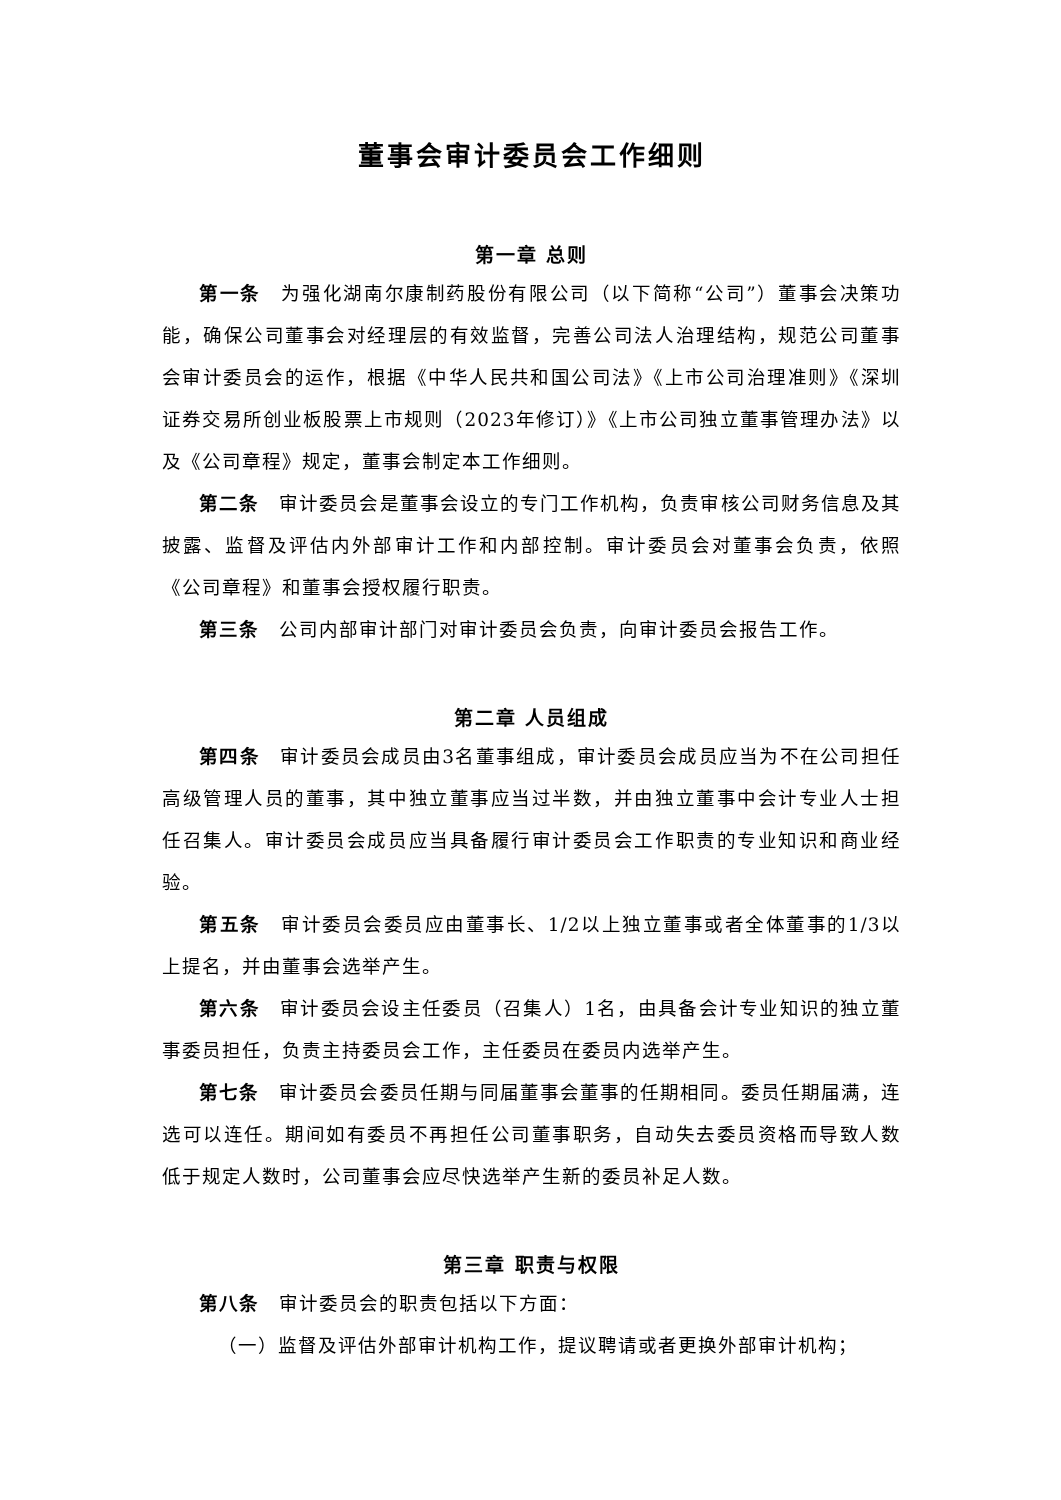董事会审计委员会工作细则
第一章 总则
第一条　为强化湖南尔康制药股份有限公司（以下简称“公司”）董事会决策功能，确保公司董事会对经理层的有效监督，完善公司法人治理结构，规范公司董事会审计委员会的运作，根据《中华人民共和国公司法》《上市公司治理准则》《深圳证券交易所创业板股票上市规则（2023年修订）》《上市公司独立董事管理办法》以及《公司章程》规定，董事会制定本工作细则。
第二条　审计委员会是董事会设立的专门工作机构，负责审核公司财务信息及其披露、监督及评估内外部审计工作和内部控制。审计委员会对董事会负责，依照《公司章程》和董事会授权履行职责。
第三条　公司内部审计部门对审计委员会负责，向审计委员会报告工作。
第二章 人员组成
第四条　审计委员会成员由3名董事组成，审计委员会成员应当为不在公司担任高级管理人员的董事，其中独立董事应当过半数，并由独立董事中会计专业人士担任召集人。审计委员会成员应当具备履行审计委员会工作职责的专业知识和商业经验。
第五条　审计委员会委员应由董事长、1/2以上独立董事或者全体董事的1/3以上提名，并由董事会选举产生。
第六条　审计委员会设主任委员（召集人）1名，由具备会计专业知识的独立董事委员担任，负责主持委员会工作，主任委员在委员内选举产生。
第七条　审计委员会委员任期与同届董事会董事的任期相同。委员任期届满，连选可以连任。期间如有委员不再担任公司董事职务，自动失去委员资格而导致人数低于规定人数时，公司董事会应尽快选举产生新的委员补足人数。
第三章 职责与权限
第八条　审计委员会的职责包括以下方面：
（一）监督及评估外部审计机构工作，提议聘请或者更换外部审计机构；